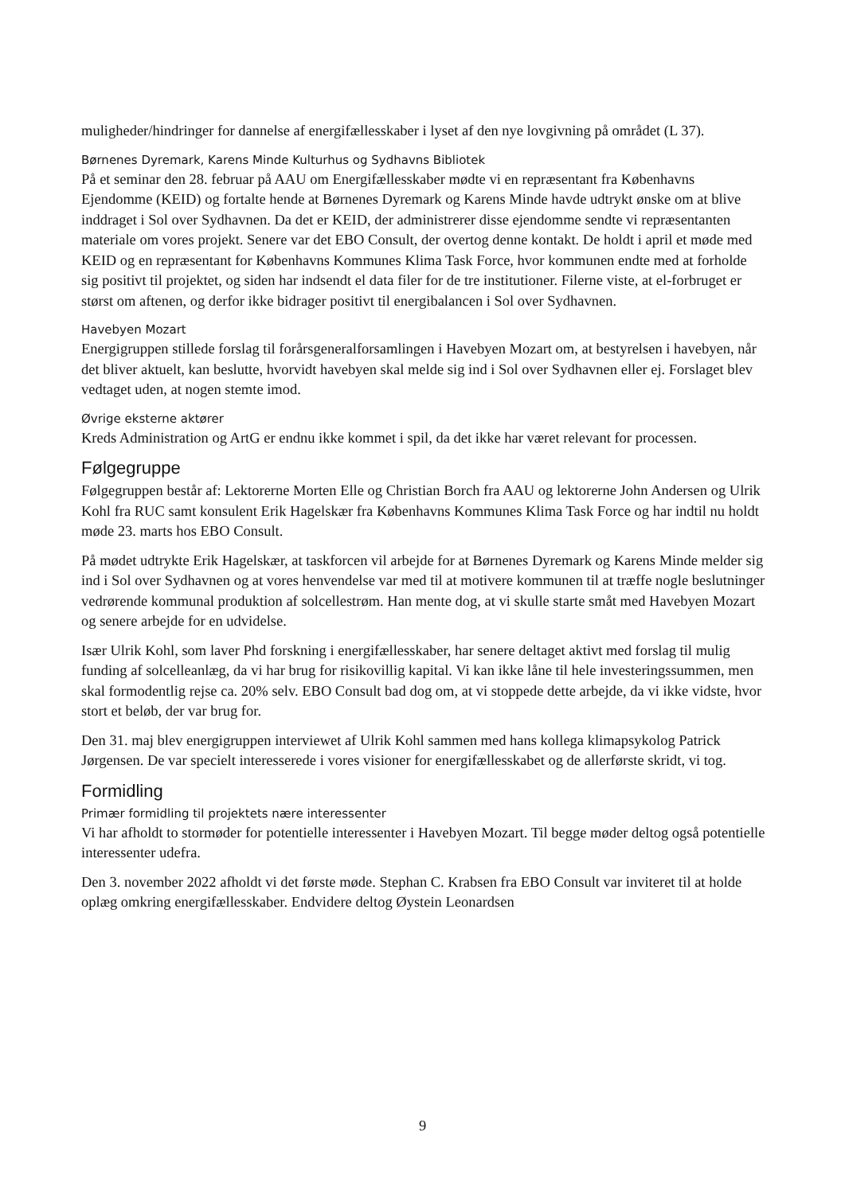muligheder/hindringer for dannelse af energifællesskaber i lyset af den nye lovgivning på området (L 37).
Børnenes Dyremark, Karens Minde Kulturhus og Sydhavns Bibliotek
På et seminar den 28. februar på AAU om Energifællesskaber mødte vi en repræsentant fra Københavns Ejendomme (KEID) og fortalte hende at Børnenes Dyremark og Karens Minde havde udtrykt ønske om at blive inddraget i Sol over Sydhavnen. Da det er KEID, der administrerer disse ejendomme sendte vi repræsentanten materiale om vores projekt. Senere var det EBO Consult, der overtog denne kontakt. De holdt i april et møde med KEID og en repræsentant for Københavns Kommunes Klima Task Force, hvor kommunen endte med at forholde sig positivt til projektet, og siden har indsendt el data filer for de tre institutioner. Filerne viste, at el-forbruget er størst om aftenen, og derfor ikke bidrager positivt til energibalancen i Sol over Sydhavnen.
Havebyen Mozart
Energigruppen stillede forslag til forårsgeneralforsamlingen i Havebyen Mozart om, at bestyrelsen i havebyen, når det bliver aktuelt, kan beslutte, hvorvidt havebyen skal melde sig ind i Sol over Sydhavnen eller ej. Forslaget blev vedtaget uden, at nogen stemte imod.
Øvrige eksterne aktører
Kreds Administration og ArtG er endnu ikke kommet i spil, da det ikke har været relevant for processen.
Følgegruppe
Følgegruppen består af: Lektorerne Morten Elle og Christian Borch fra AAU og lektorerne John Andersen og Ulrik Kohl fra RUC samt konsulent Erik Hagelskær fra Københavns Kommunes Klima Task Force og har indtil nu holdt møde 23. marts hos EBO Consult.
På mødet udtrykte Erik Hagelskær, at taskforcen vil arbejde for at Børnenes Dyremark og Karens Minde melder sig ind i Sol over Sydhavnen og at vores henvendelse var med til at motivere kommunen til at træffe nogle beslutninger vedrørende kommunal produktion af solcellestrøm. Han mente dog, at vi skulle starte småt med Havebyen Mozart og senere arbejde for en udvidelse.
Især Ulrik Kohl, som laver Phd forskning i energifællesskaber, har senere deltaget aktivt med forslag til mulig funding af solcelleanlæg, da vi har brug for risikovillig kapital. Vi kan ikke låne til hele investeringssummen, men skal formodentlig rejse ca. 20% selv. EBO Consult bad dog om, at vi stoppede dette arbejde, da vi ikke vidste, hvor stort et beløb, der var brug for.
Den 31. maj blev energigruppen interviewet af Ulrik Kohl sammen med hans kollega klimapsykolog Patrick Jørgensen. De var specielt interesserede i vores visioner for energifællesskabet og de allerførste skridt, vi tog.
Formidling
Primær formidling til projektets nære interessenter
Vi har afholdt to stormøder for potentielle interessenter i Havebyen Mozart. Til begge møder deltog også potentielle interessenter udefra.
Den 3. november 2022 afholdt vi det første møde. Stephan C. Krabsen fra EBO Consult var inviteret til at holde oplæg omkring energifællesskaber. Endvidere deltog Øystein Leonardsen
9